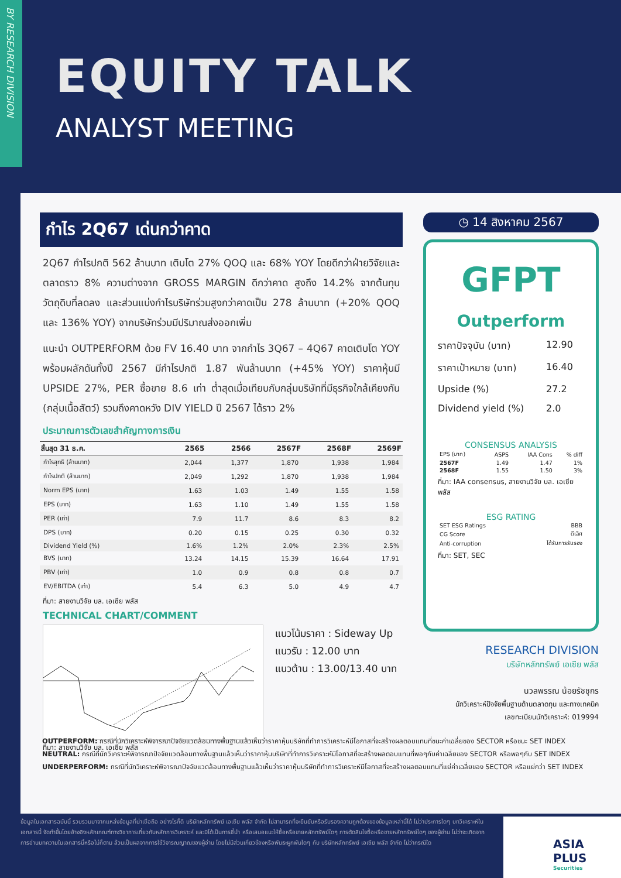BY RESEARCH DIVISION
EQUITY TALK
ANALYST MEETING
กำไร 2Q67 เด่นกว่าคาด
2Q67 กำไรปกติ 562 ล้านบาท เติบโต 27% QOQ และ 68% YOY โดยดีกว่าฝ่ายวิจัยและตลาดราว 8% ความต่างจาก GROSS MARGIN ดีกว่าคาด สูงถึง 14.2% จากต้นทุนวัตถุดิบที่ลดลง และส่วนแบ่งกำไรบริษัทร่วมสูงกว่าคาดเป็น 278 ล้านบาท (+20% QOQ และ 136% YOY) จากบริษัทร่วมมีปริมาณส่งออกเพิ่ม
แนะนำ OUTPERFORM ด้วย FV 16.40 บาท จากกำไร 3Q67 – 4Q67 คาดเติบโต YOY พร้อมผลักดันทั้งปี 2567 มีกำไรปกติ 1.87 พันล้านบาท (+45% YOY) ราคาหุ้นมี UPSIDE 27%, PER ซื้อขาย 8.6 เท่า ต่ำสุดเมื่อเทียบกับกลุ่มบริษัทที่มีธุรกิจใกล้เคียงกัน (กลุ่มเนื้อสัตว์) รวมถึงคาดหวัง DIV YIELD ปี 2567 ได้ราว 2%
ประมาณการตัวเลขสำคัญทางการเงิน
| สิ้นสุด 31 ธ.ค. | 2565 | 2566 | 2567F | 2568F | 2569F |
| --- | --- | --- | --- | --- | --- |
| กำไรสุทธิ (ล้านบาท) | 2,044 | 1,377 | 1,870 | 1,938 | 1,984 |
| กำไรปกติ (ล้านบาท) | 2,049 | 1,292 | 1,870 | 1,938 | 1,984 |
| Norm EPS (บาท) | 1.63 | 1.03 | 1.49 | 1.55 | 1.58 |
| EPS (บาท) | 1.63 | 1.10 | 1.49 | 1.55 | 1.58 |
| PER (เท่า) | 7.9 | 11.7 | 8.6 | 8.3 | 8.2 |
| DPS (บาท) | 0.20 | 0.15 | 0.25 | 0.30 | 0.32 |
| Dividend Yield (%) | 1.6% | 1.2% | 2.0% | 2.3% | 2.5% |
| BVS (บาท) | 13.24 | 14.15 | 15.39 | 16.64 | 17.91 |
| PBV (เท่า) | 1.0 | 0.9 | 0.8 | 0.8 | 0.7 |
| EV/EBITDA (เท่า) | 5.4 | 6.3 | 5.0 | 4.9 | 4.7 |
ที่มา: สายงานวิจัย บล. เอเซีย พลัส
TECHNICAL CHART/COMMENT
แนวโน้มราคา : Sideway Up
แนวรับ : 12.00 บาท
แนวต้าน : 13.00/13.40 บาท
ที่มา: สายงานวิจัย บล. เอเซีย พลัส
◷ 14 สิงหาคม 2567
GFPT
Outperform
ราคาปัจจุบัน (บาท) 12.90
ราคาเป้าหมาย (บาท) 16.40
Upside (%) 27.2
Dividend yield (%) 2.0
CONSENSUS ANALYSIS
| EPS (บาท) | ASPS | IAA Cons | % diff |
| 2567F | 1.49 | 1.47 | 1% |
| 2568F | 1.55 | 1.50 | 3% |
ที่มา: IAA consensus, สายงานวิจัย บล. เอเซีย พลัส
ESG RATING
| SET ESG Ratings | BBB |
| CG Score | ดีเลิศ |
| Anti-corruption | ได้รับการรับรอง |
ที่มา: SET, SEC
RESEARCH DIVISION
บริษัทหลักทรัพย์ เอเซีย พลัส
นวลพรรณ น้อยรัชชุกร
นักวิเคราะห์ปัจจัยพื้นฐานด้านตลาดทุน และทางเทคนิค
เลขทะเบียนนักวิเคราะห์: 019994
OUTPERFORM: กรณีที่นักวิเคราะห์พิจารณาปัจจัยแวดล้อมทางพื้นฐานแล้วเห็นว่าราคาหุ้นบริษัทที่ทำการวิเคราะห์มีโอกาสที่จะสร้างผลตอบแทนที่ชนะค่าเฉลี่ยของ SECTOR หรือชนะ SET INDEX
NEUTRAL: กรณีที่นักวิเคราะห์พิจารณาปัจจัยแวดล้อมทางพื้นฐานแล้วเห็นว่าราคาหุ้นบริษัทที่ทำการวิเคราะห์มีโอกาสที่จะสร้างผลตอบแทนที่พอๆกับค่าเฉลี่ยของ SECTOR หรือพอๆกับ SET INDEX
UNDERPERFORM: กรณีที่นักวิเคราะห์พิจารณาปัจจัยแวดล้อมทางพื้นฐานแล้วเห็นว่าราคาหุ้นบริษัทที่ทำการวิเคราะห์มีโอกาสที่จะสร้างผลตอบแทนที่แย่ค่าเฉลี่ยของ SECTOR หรือแย่กว่า SET INDEX
ข้อมูลในเอกสารฉบับนี้ รวบรวมมาจากแหล่งข้อมูลที่น่าเชื่อถือ อย่างไรก็ดี บริษัทหลักทรัพย์ เอเซีย พลัส จำกัด ไม่สามารถที่จะยืนยันหรือรับรองความถูกต้องของข้อมูลเหล่านี้ได้ ไม่ว่าประการใดๆ บทวิเคราะห์ในเอกสารนี้ จัดทำขึ้นโดยอ้างอิงหลักเกณฑ์ทางวิชาการเกี่ยวกับหลักการวิเคราะห์ และมิได้เป็นการชี้นำ หรือเสนอแนะให้ซื้อหรือขายหลักทรัพย์ใดๆ การตัดสินใจซื้อหรือขายหลักทรัพย์ใดๆ ของผู้อ่าน ไม่ว่าจะเกิดจากการอ่านบทความในเอกสารนี้หรือไม่ก็ตาม ล้วนเป็นผลจากการใช้วิจารณญาณของผู้อ่าน โดยไม่มีส่วนเกี่ยวข้องหรือพันธะผูกพันใดๆ กับ บริษัทหลักทรัพย์ เอเซีย พลัส จำกัด ไม่ว่ากรณีใด
ASIA PLUS
Securities